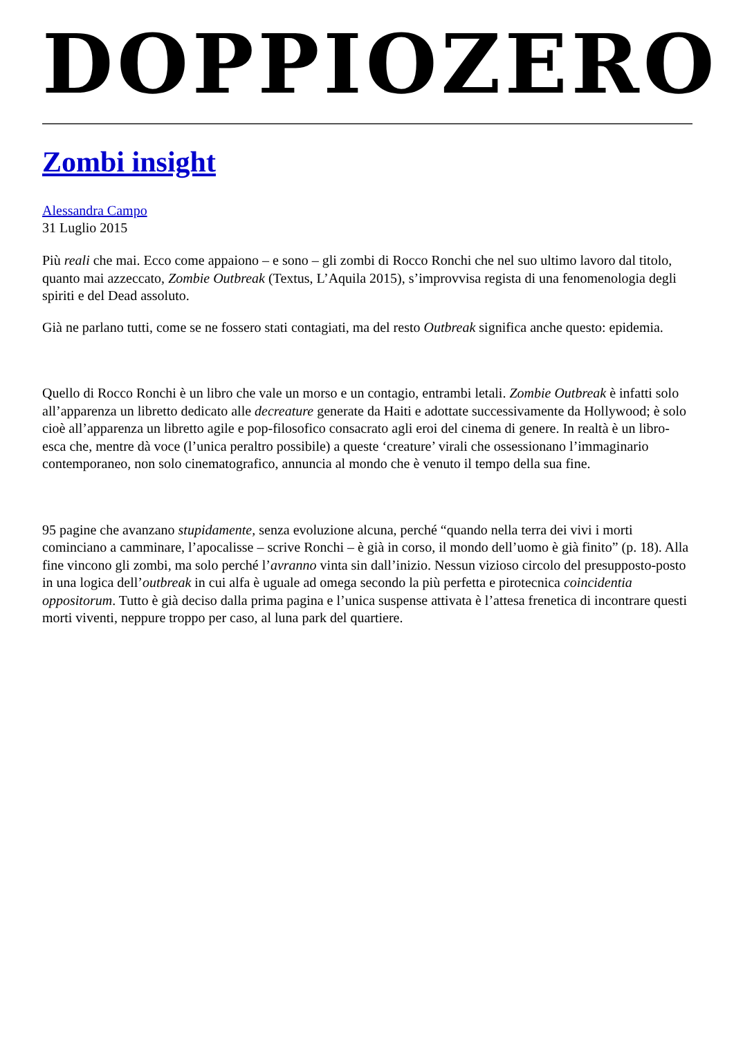DOPPIOZERO
Zombi insight
Alessandra Campo
31 Luglio 2015
Più reali che mai. Ecco come appaiono – e sono – gli zombi di Rocco Ronchi che nel suo ultimo lavoro dal titolo, quanto mai azzeccato, Zombie Outbreak (Textus, L’Aquila 2015), s’improvvisa regista di una fenomenologia degli spiriti e del Dead assoluto.
Già ne parlano tutti, come se ne fossero stati contagiati, ma del resto Outbreak significa anche questo: epidemia.
Quello di Rocco Ronchi è un libro che vale un morso e un contagio, entrambi letali. Zombie Outbreak è infatti solo all’apparenza un libretto dedicato alle decreature generate da Haiti e adottate successivamente da Hollywood; è solo cioè all’apparenza un libretto agile e pop-filosofico consacrato agli eroi del cinema di genere. In realtà è un libro-esca che, mentre dà voce (l’unica peraltro possibile) a queste ‘creature’ virali che ossessionano l’immaginario contemporaneo, non solo cinematografico, annuncia al mondo che è venuto il tempo della sua fine.
95 pagine che avanzano stupidamente, senza evoluzione alcuna, perché “quando nella terra dei vivi i morti cominciano a camminare, l’apocalisse – scrive Ronchi – è già in corso, il mondo dell’uomo è già finito” (p. 18). Alla fine vincono gli zombi, ma solo perché l’avranno vinta sin dall’inizio. Nessun vizioso circolo del presupposto-posto in una logica dell’outbreak in cui alfa è uguale ad omega secondo la più perfetta e pirotecnica coincidentia oppositorum. Tutto è già deciso dalla prima pagina e l’unica suspense attivata è l’attesa frenetica di incontrare questi morti viventi, neppure troppo per caso, al luna park del quartiere.